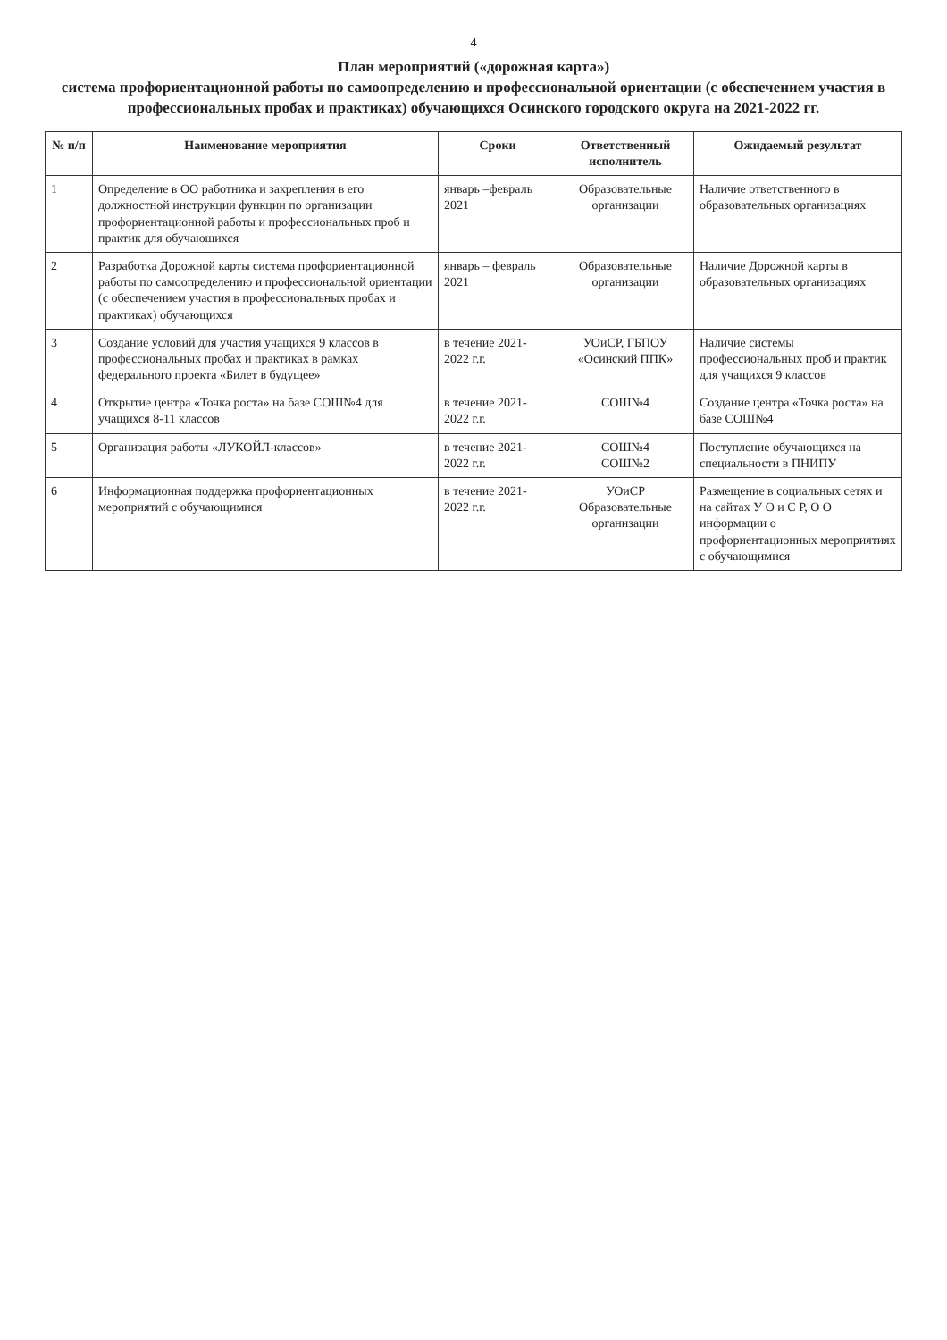4
План мероприятий («дорожная карта»)
система профориентационной работы по самоопределению и профессиональной ориентации (с обеспечением участия в профессиональных пробах и практиках) обучающихся Осинского городского округа на 2021-2022 гг.
| № п/п | Наименование мероприятия | Сроки | Ответственный исполнитель | Ожидаемый результат |
| --- | --- | --- | --- | --- |
| 1 | Определение в ОО работника и закрепления в его должностной инструкции функции по организации профориентационной работы и профессиональных проб и практик для обучающихся | январь –февраль 2021 | Образовательные организации | Наличие ответственного в образовательных организациях |
| 2 | Разработка Дорожной карты система профориентационной работы по самоопределению и профессиональной ориентации (с обеспечением участия в профессиональных пробах и практиках) обучающихся | январь – февраль 2021 | Образовательные организации | Наличие Дорожной карты в образовательных организациях |
| 3 | Создание условий для участия учащихся 9 классов в профессиональных пробах и практиках в рамках федерального проекта «Билет в будущее» | в течение 2021-2022 г.г. | УОиСР, ГБПОУ «Осинский ППК» | Наличие системы профессиональных проб и практик для учащихся 9 классов |
| 4 | Открытие центра «Точка роста» на базе СОШ№4 для учащихся 8-11 классов | в течение 2021-2022 г.г. | СОШ№4 | Создание центра «Точка роста» на базе СОШ№4 |
| 5 | Организация работы «ЛУКОЙЛ-классов» | в течение 2021-2022 г.г. | СОШ№4 СОШ№2 | Поступление обучающихся на специальности в ПНИПУ |
| 6 | Информационная поддержка профориентационных мероприятий с обучающимися | в течение 2021-2022 г.г. | УОиСР Образовательные организации | Размещение в социальных сетях и на сайтах У О и С Р, О О информации о профориентационных мероприятиях с обучающимися |